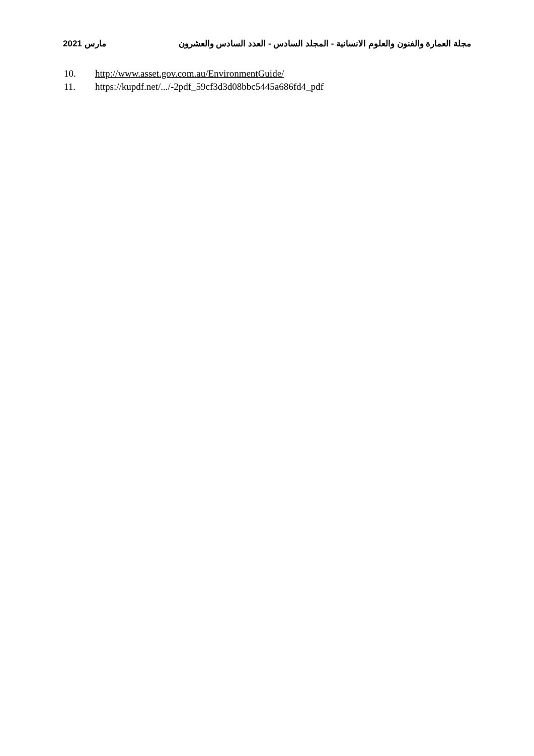مارس 2021
مجلة العمارة والفنون والعلوم الانسانية - المجلد السادس - العدد السادس والعشرون
10. http://www.asset.gov.com.au/EnvironmentGuide/
11. https://kupdf.net/.../-2pdf_59cf3d3d08bbc5445a686fd4_pdf